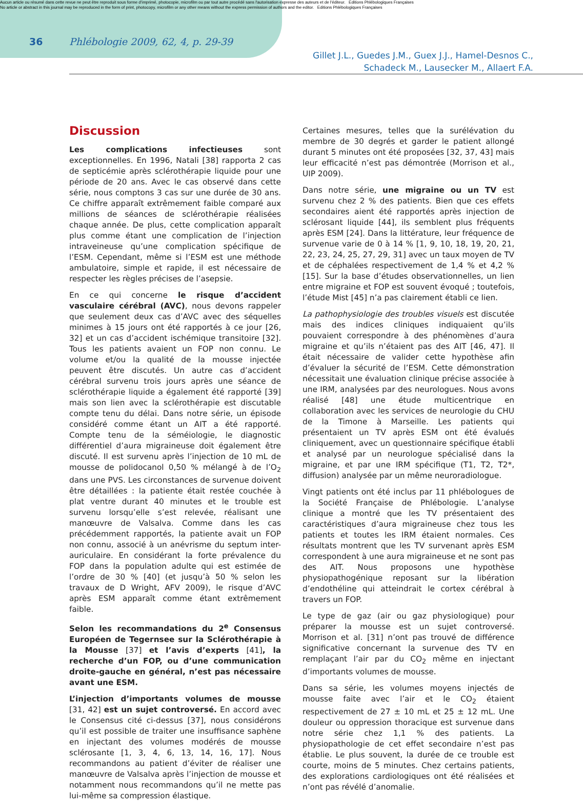Aucun article ou résumé dans cette revue ne peut être reproduit sous forme d'imprimé, photocopie, microfilm ou par tout autre procédé sans l'autorisation expresse des auteurs et de l'éditeur. Editions Phlébologiques Françaises
No article or abstract in this journal may be reproduced in the form of print, photocopy, microfilm or any other means without the express permission of authors and the editor. Editions Phlébologiques Françaises
36
Phlébologie 2009, 62, 4, p. 29-39
Gillet J.L., Guedes J.M., Guex J.J., Hamel-Desnos C.,
Schadeck M., Lausecker M., Allaert F.A.
Discussion
Les complications infectieuses sont exceptionnelles. En 1996, Natali [38] rapporta 2 cas de septicémie après sclérothérapie liquide pour une période de 20 ans. Avec le cas observé dans cette série, nous comptons 3 cas sur une durée de 30 ans. Ce chiffre apparaît extrêmement faible comparé aux millions de séances de sclérothérapie réalisées chaque année. De plus, cette complication apparaît plus comme étant une complication de l’injection intraveineuse qu’une complication spécifique de l’ESM. Cependant, même si l’ESM est une méthode ambulatoire, simple et rapide, il est nécessaire de respecter les règles précises de l’asepsie.
En ce qui concerne le risque d’accident vasculaire cérébral (AVC), nous devons rappeler que seulement deux cas d’AVC avec des séquelles minimes à 15 jours ont été rapportés à ce jour [26, 32] et un cas d’accident ischémique transitoire [32]. Tous les patients avaient un FOP non connu. Le volume et/ou la qualité de la mousse injectée peuvent être discutés. Un autre cas d’accident cérébral survenu trois jours après une séance de sclérothérapie liquide a également été rapporté [39] mais son lien avec la sclérothérapie est discutable compte tenu du délai. Dans notre série, un épisode considéré comme étant un AIT a été rapporté. Compte tenu de la séméiologie, le diagnostic différentiel d’aura migraineuse doit également être discuté. Il est survenu après l’injection de 10 mL de mousse de polidocanol 0,50 % mélangé à de l’O<sub>2</sub> dans une PVS. Les circonstances de survenue doivent être détaillées : la patiente était restée couchée à plat ventre durant 40 minutes et le trouble est survenu lorsqu’elle s’est relevée, réalisant une manœuvre de Valsalva. Comme dans les cas précédemment rapportés, la patiente avait un FOP non connu, associé à un anévrisme du septum inter-auriculaire. En considérant la forte prévalence du FOP dans la population adulte qui est estimée de l’ordre de 30 % [40] (et jusqu’à 50 % selon les travaux de D Wright, AFV 2009), le risque d’AVC après ESM apparaît comme étant extrêmement faible.
Selon les recommandations du 2<sup>e</sup> Consensus Européen de Tegernsee sur la Sclérothérapie à la Mousse [37] et l’avis d’experts [41], la recherche d’un FOP, ou d’une communication droite-gauche en général, n’est pas nécessaire avant une ESM.
L’injection d’importants volumes de mousse [31, 42] est un sujet controversé. En accord avec le Consensus cité ci-dessus [37], nous considérons qu’il est possible de traiter une insuffisance saphène en injectant des volumes modérés de mousse sclérosante [1, 3, 4, 6, 13, 14, 16, 17]. Nous recommandons au patient d’éviter de réaliser une manœuvre de Valsalva après l’injection de mousse et notamment nous recommandons qu’il ne mette pas lui-même sa compression élastique.
Certaines mesures, telles que la surélévation du membre de 30 degrés et garder le patient allongé durant 5 minutes ont été proposées [32, 37, 43] mais leur efficacité n’est pas démontrée (Morrison et al., UIP 2009).
Dans notre série, une migraine ou un TV est survenu chez 2 % des patients. Bien que ces effets secondaires aient été rapportés après injection de sclérosant liquide [44], ils semblent plus fréquents après ESM [24]. Dans la littérature, leur fréquence de survenue varie de 0 à 14 % [1, 9, 10, 18, 19, 20, 21, 22, 23, 24, 25, 27, 29, 31] avec un taux moyen de TV et de céphalées respectivement de 1,4 % et 4,2 % [15]. Sur la base d’études observationnelles, un lien entre migraine et FOP est souvent évoqué ; toutefois, l’étude Mist [45] n’a pas clairement établi ce lien.
La pathophysiologie des troubles visuels est discutée mais des indices cliniques indiquaient qu’ils pouvaient correspondre à des phénomènes d’aura migraine et qu’ils n’étaient pas des AIT [46, 47]. Il était nécessaire de valider cette hypothèse afin d’évaluer la sécurité de l’ESM. Cette démonstration nécessitait une évaluation clinique précise associée à une IRM, analysées par des neurologues. Nous avons réalisé [48] une étude multicentrique en collaboration avec les services de neurologie du CHU de la Timone à Marseille. Les patients qui présentaient un TV après ESM ont été évalués cliniquement, avec un questionnaire spécifique établi et analysé par un neurologue spécialisé dans la migraine, et par une IRM spécifique (T1, T2, T2*, diffusion) analysée par un même neuroradiologue.
Vingt patients ont été inclus par 11 phlébologues de la Société Française de Phlébologie. L’analyse clinique a montré que les TV présentaient des caractéristiques d’aura migraineuse chez tous les patients et toutes les IRM étaient normales. Ces résultats montrent que les TV survenant après ESM correspondent à une aura migraineuse et ne sont pas des AIT. Nous proposons une hypothèse physiopathogénique reposant sur la libération d’endothéline qui atteindrait le cortex cérébral à travers un FOP.
Le type de gaz (air ou gaz physiologique) pour préparer la mousse est un sujet controversé. Morrison et al. [31] n’ont pas trouvé de différence significative concernant la survenue des TV en remplaçant l’air par du CO<sub>2</sub> même en injectant d’importants volumes de mousse.
Dans sa série, les volumes moyens injectés de mousse faite avec l’air et le CO<sub>2</sub> étaient respectivement de 27 ± 10 mL et 25 ± 12 mL. Une douleur ou oppression thoracique est survenue dans notre série chez 1,1 % des patients. La physiopathologie de cet effet secondaire n’est pas établie. Le plus souvent, la durée de ce trouble est courte, moins de 5 minutes. Chez certains patients, des explorations cardiologiques ont été réalisées et n’ont pas révélé d’anomalie.